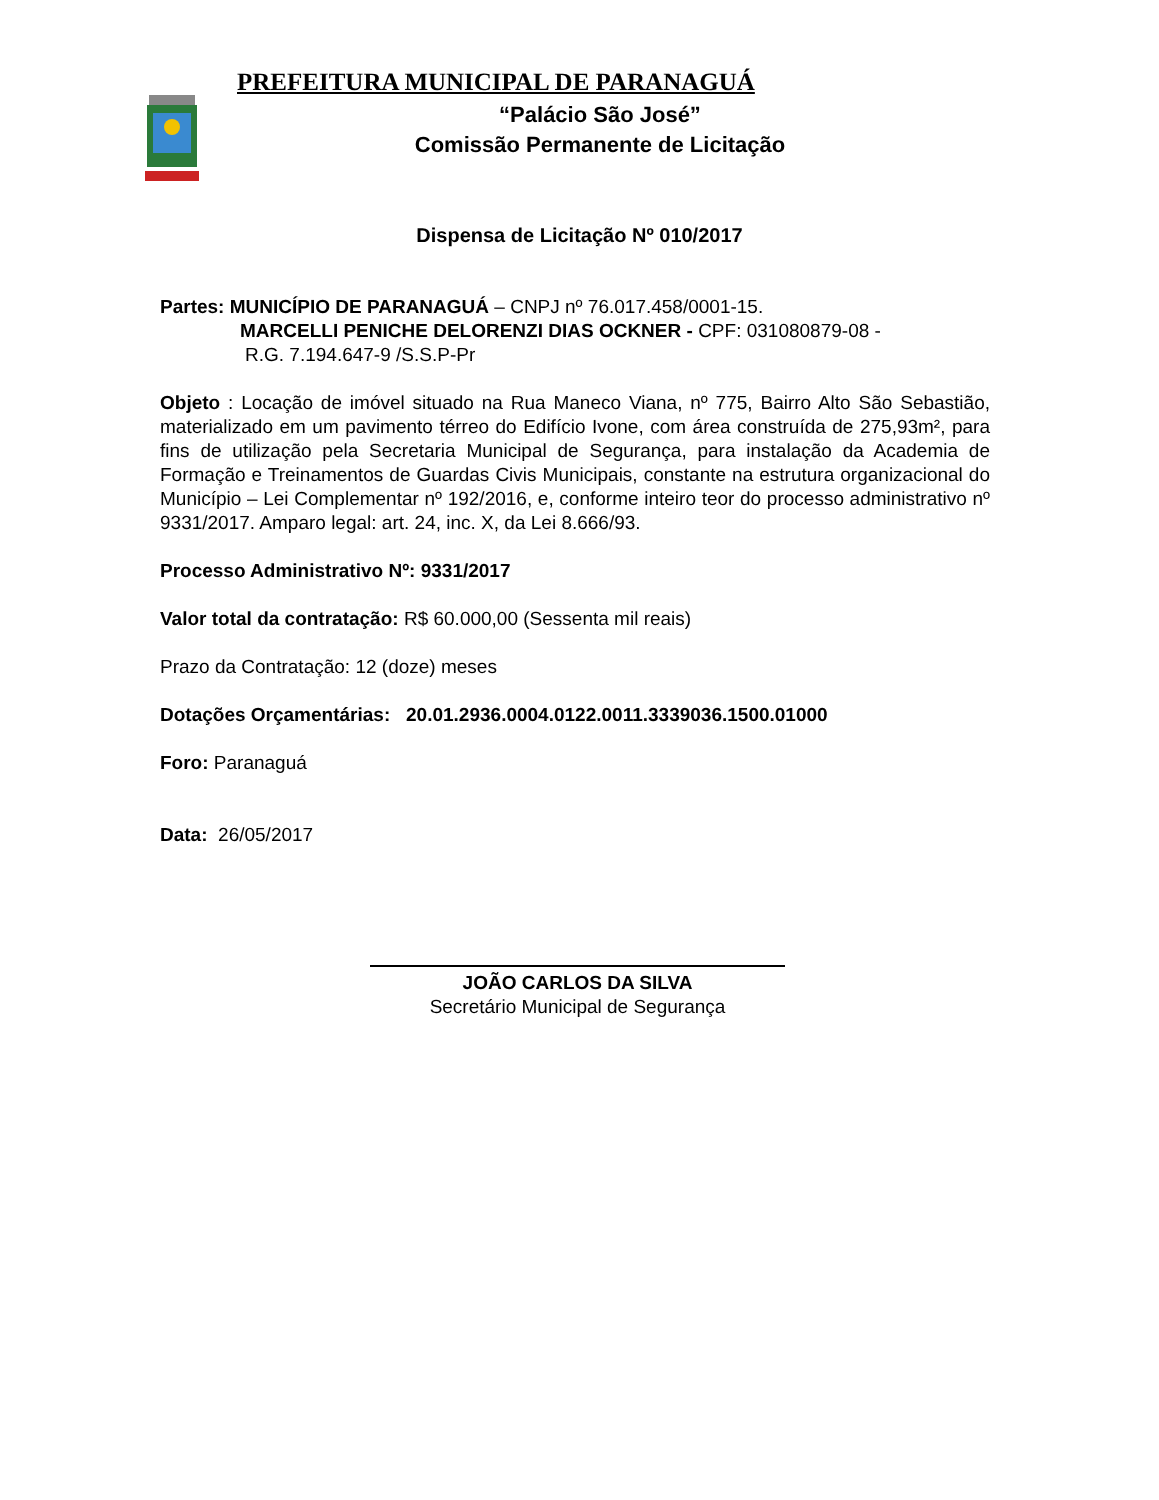PREFEITURA MUNICIPAL DE PARANAGUÁ
“Palácio São José”
Comissão Permanente de Licitação
Dispensa de Licitação Nº 010/2017
Partes: MUNICÍPIO DE PARANAGUÁ – CNPJ nº 76.017.458/0001-15.
MARCELLI PENICHE DELORENZI DIAS OCKNER - CPF: 031080879-08 -
R.G. 7.194.647-9 /S.S.P-Pr
Objeto : Locação de imóvel situado na Rua Maneco Viana, nº 775, Bairro Alto São Sebastião, materializado em um pavimento térreo do Edifício Ivone, com área construída de 275,93m², para fins de utilização pela Secretaria Municipal de Segurança, para instalação da Academia de Formação e Treinamentos de Guardas Civis Municipais, constante na estrutura organizacional do Município – Lei Complementar nº 192/2016, e, conforme inteiro teor do processo administrativo nº 9331/2017. Amparo legal: art. 24, inc. X, da Lei 8.666/93.
Processo Administrativo Nº: 9331/2017
Valor total da contratação: R$ 60.000,00 (Sessenta mil reais)
Prazo da Contratação: 12 (doze) meses
Dotações Orçamentárias: 20.01.2936.0004.0122.0011.3339036.1500.01000
Foro: Paranaguá
Data: 26/05/2017
JOÃO CARLOS DA SILVA
Secretário Municipal de Segurança